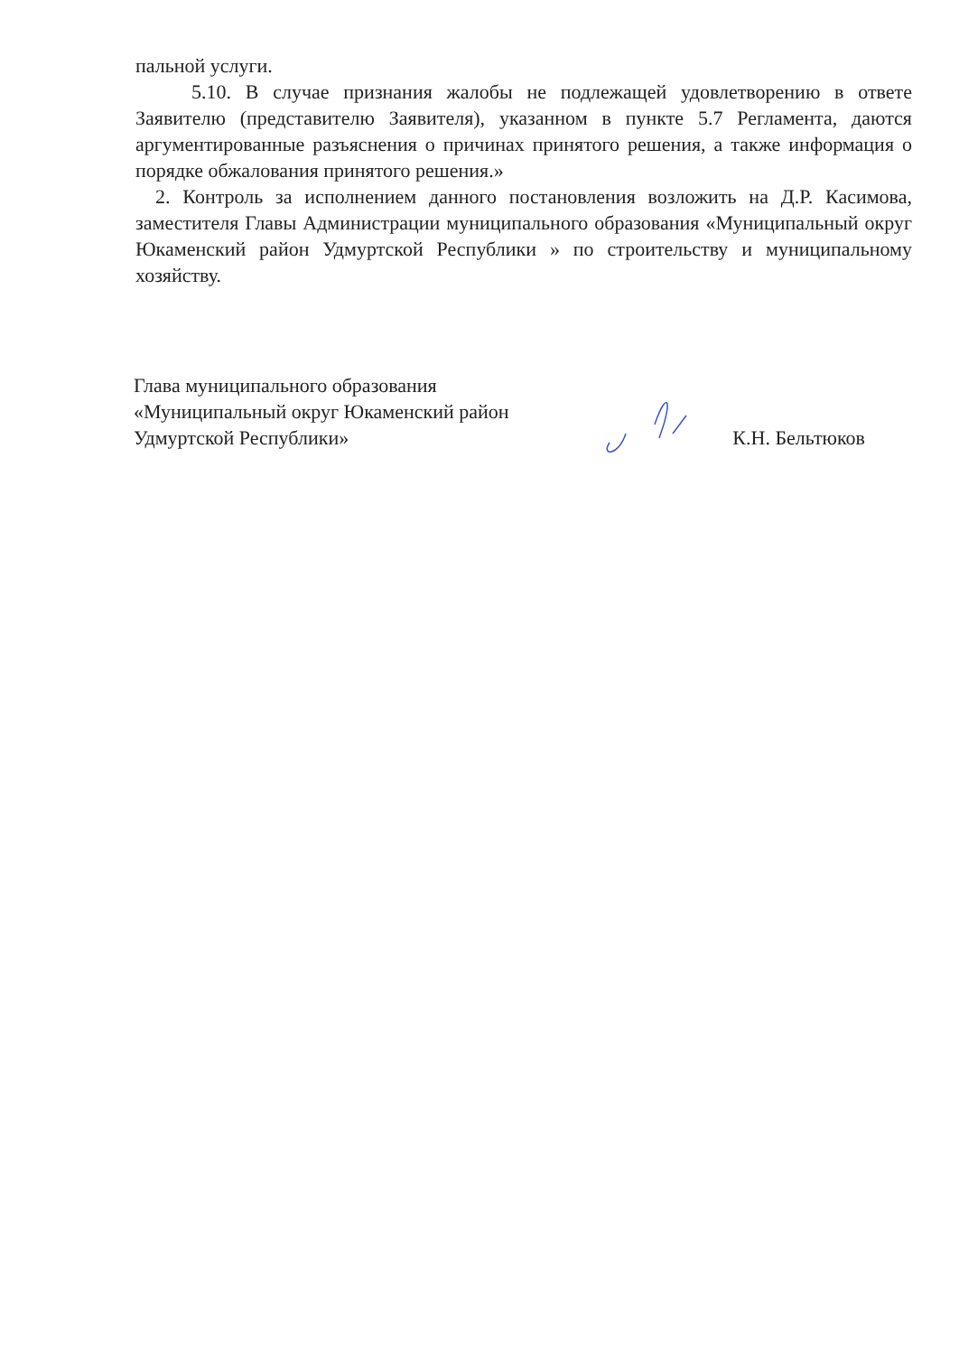пальной услуги.
5.10. В случае признания жалобы не подлежащей удовлетворению в ответе Заявителю (представителю Заявителя), указанном в пункте 5.7 Регламента, даются аргументированные разъяснения о причинах принятого решения, а также информация о порядке обжалования принятого решения.»
2. Контроль за исполнением данного постановления возложить на Д.Р. Касимова, заместителя Главы Администрации муниципального образования «Муниципальный округ Юкаменский район Удмуртской Республики » по строительству и муниципальному хозяйству.
Глава муниципального образования
«Муниципальный округ Юкаменский район
Удмуртской Республики»
К.Н. Бельтюков